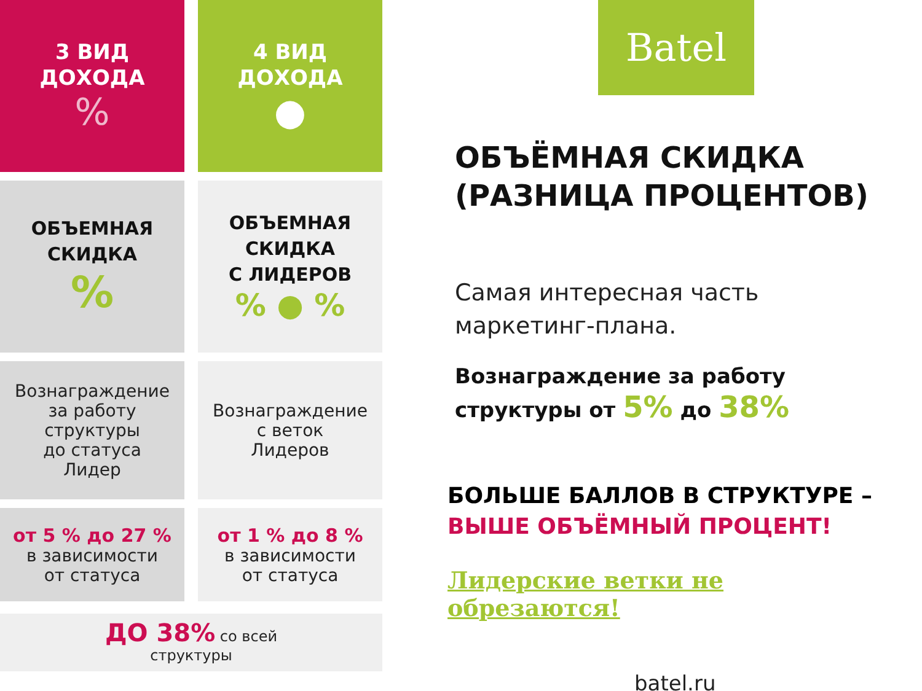3 ВИД
ДОХОДА
%
4 ВИД
ДОХОДА
●
ОБЪЕМНАЯ
СКИДКА
%
ОБЪЕМНАЯ
СКИДКА
С ЛИДЕРОВ
% ● %
Вознаграждение
за работу
структуры
до статуса
Лидер
Вознаграждение
с веток
Лидеров
от 5 % до 27 %
в зависимости
от статуса
от 1 % до 8 %
в зависимости
от статуса
ДО 38% со всей
структуры
Batel
ОБЪЁМНАЯ СКИДКА
(РАЗНИЦА ПРОЦЕНТОВ)
Самая интересная часть
маркетинг-плана.
Вознаграждение за работу
структуры от 5% до 38%
БОЛЬШЕ БАЛЛОВ В СТРУКТУРЕ –
ВЫШЕ ОБЪЁМНЫЙ ПРОЦЕНТ!
Лидерские ветки не обрезаются!
batel.ru